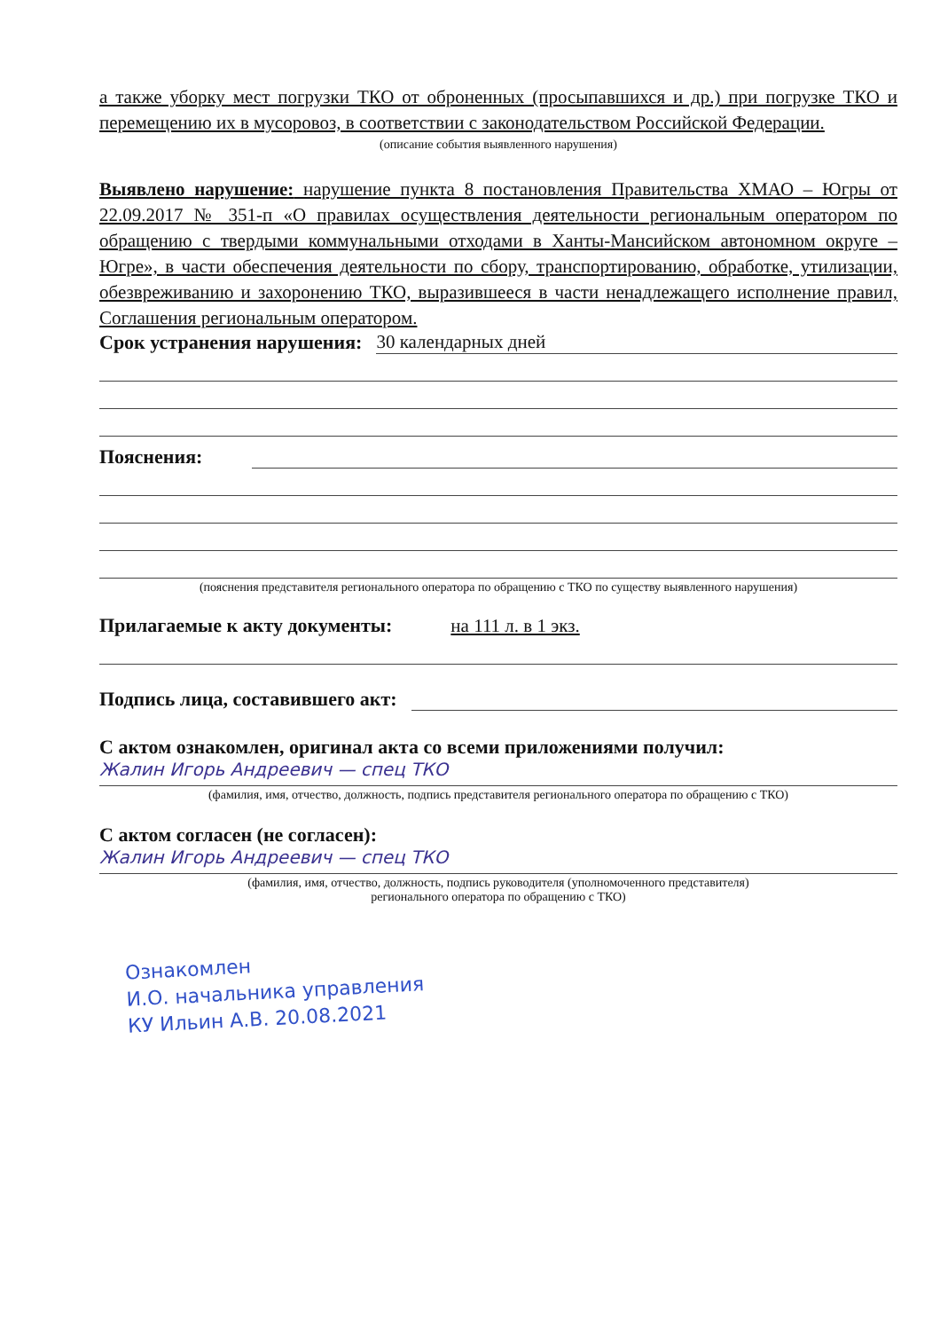а также уборку мест погрузки ТКО от оброненных (просыпавшихся и др.) при погрузке ТКО и перемещению их в мусоровоз, в соответствии с законодательством Российской Федерации.
(описание события выявленного нарушения)
Выявлено нарушение: нарушение пункта 8 постановления Правительства ХМАО – Югры от 22.09.2017 № 351-п «О правилах осуществления деятельности региональным оператором по обращению с твердыми коммунальными отходами в Ханты-Мансийском автономном округе – Югре», в части обеспечения деятельности по сбору, транспортированию, обработке, утилизации, обезвреживанию и захоронению ТКО, выразившееся в части ненадлежащего исполнение правил, Соглашения региональным оператором.
Срок устранения нарушения: 30 календарных дней
Пояснения:
(пояснения представителя регионального оператора по обращению с ТКО по существу выявленного нарушения)
Прилагаемые к акту документы: на 111 л. в 1 экз.
Подпись лица, составившего акт:
С актом ознакомлен, оригинал акта со всеми приложениями получил:
Жалин Игорь Андреевич — спец ТКО
(фамилия, имя, отчество, должность, подпись представителя регионального оператора по обращению с ТКО)
С актом согласен (не согласен):
Жалин Игорь Андреевич — спец ТКО
(фамилия, имя, отчество, должность, подпись руководителя (уполномоченного представителя)
регионального оператора по обращению с ТКО)
Ознакомлен
И.О. начальника управления
КУ Ильин А.В. 20.08.2021